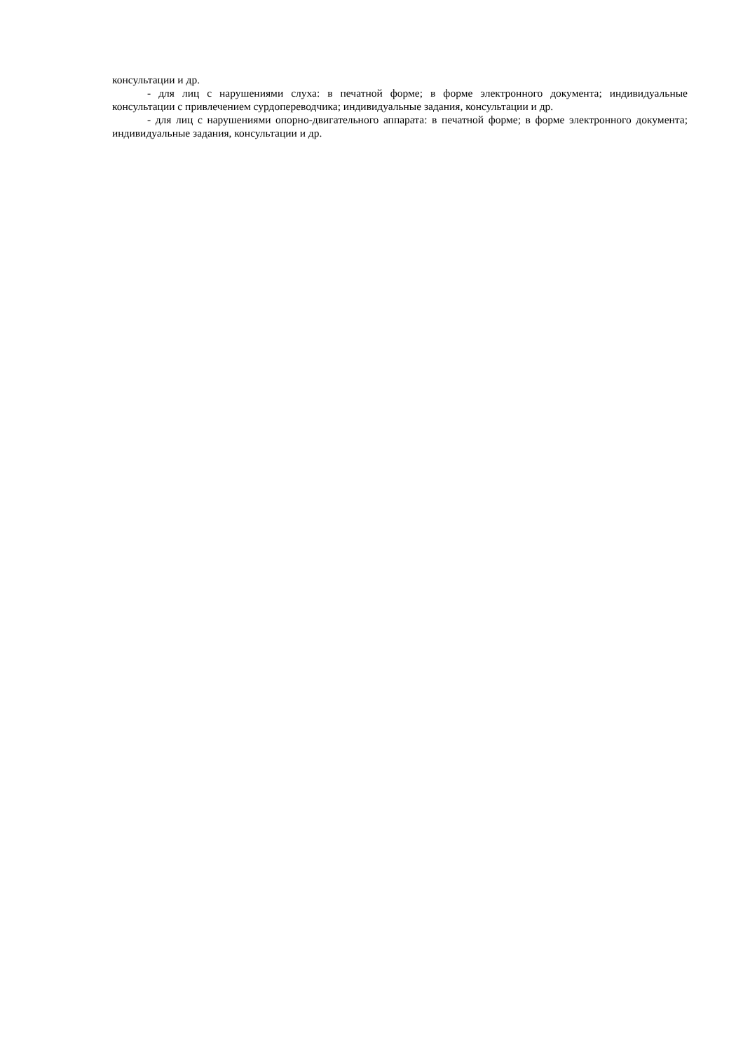консультации и др.
- для лиц с нарушениями слуха: в печатной форме; в форме электронного документа; индивидуальные консультации с привлечением сурдопереводчика; индивидуальные задания, консультации и др.
- для лиц с нарушениями опорно-двигательного аппарата: в печатной форме; в форме электронного документа; индивидуальные задания, консультации и др.